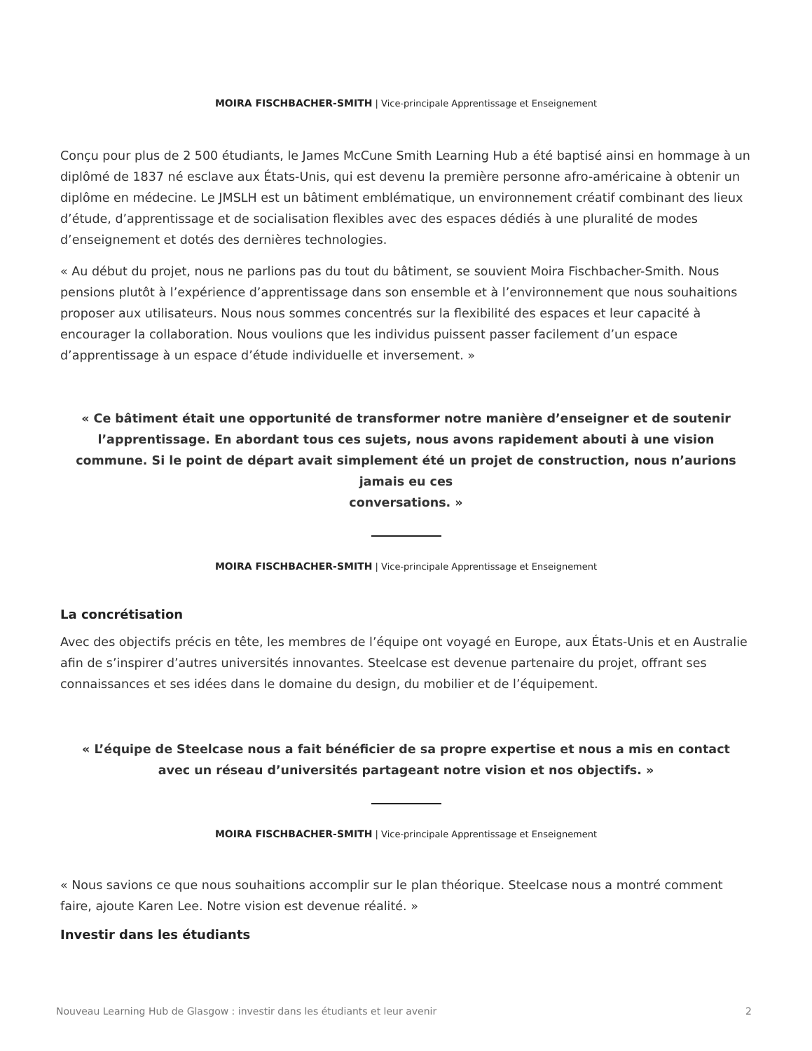MOIRA FISCHBACHER-SMITH | Vice-principale Apprentissage et Enseignement
Conçu pour plus de 2 500 étudiants, le James McCune Smith Learning Hub a été baptisé ainsi en hommage à un diplômé de 1837 né esclave aux États-Unis, qui est devenu la première personne afro-américaine à obtenir un diplôme en médecine. Le JMSLH est un bâtiment emblématique, un environnement créatif combinant des lieux d’étude, d’apprentissage et de socialisation flexibles avec des espaces dédiés à une pluralité de modes d’enseignement et dotés des dernières technologies.
« Au début du projet, nous ne parlions pas du tout du bâtiment, se souvient Moira Fischbacher-Smith. Nous pensions plutôt à l’expérience d’apprentissage dans son ensemble et à l’environnement que nous souhaitions proposer aux utilisateurs. Nous nous sommes concentrés sur la flexibilité des espaces et leur capacité à encourager la collaboration. Nous voulions que les individus puissent passer facilement d’un espace d’apprentissage à un espace d’étude individuelle et inversement. »
« Ce bâtiment était une opportunité de transformer notre manière d’enseigner et de soutenir l’apprentissage. En abordant tous ces sujets, nous avons rapidement abouti à une vision commune. Si le point de départ avait simplement été un projet de construction, nous n’aurions jamais eu ces
conversations. »
MOIRA FISCHBACHER-SMITH | Vice-principale Apprentissage et Enseignement
La concrétisation
Avec des objectifs précis en tête, les membres de l’équipe ont voyagé en Europe, aux États-Unis et en Australie afin de s’inspirer d’autres universités innovantes. Steelcase est devenue partenaire du projet, offrant ses connaissances et ses idées dans le domaine du design, du mobilier et de l’équipement.
« L’équipe de Steelcase nous a fait bénéficier de sa propre expertise et nous a mis en contact avec un réseau d’universités partageant notre vision et nos objectifs. »
MOIRA FISCHBACHER-SMITH | Vice-principale Apprentissage et Enseignement
« Nous savions ce que nous souhaitions accomplir sur le plan théorique. Steelcase nous a montré comment faire, ajoute Karen Lee. Notre vision est devenue réalité. »
Investir dans les étudiants
Nouveau Learning Hub de Glasgow : investir dans les étudiants et leur avenir 2